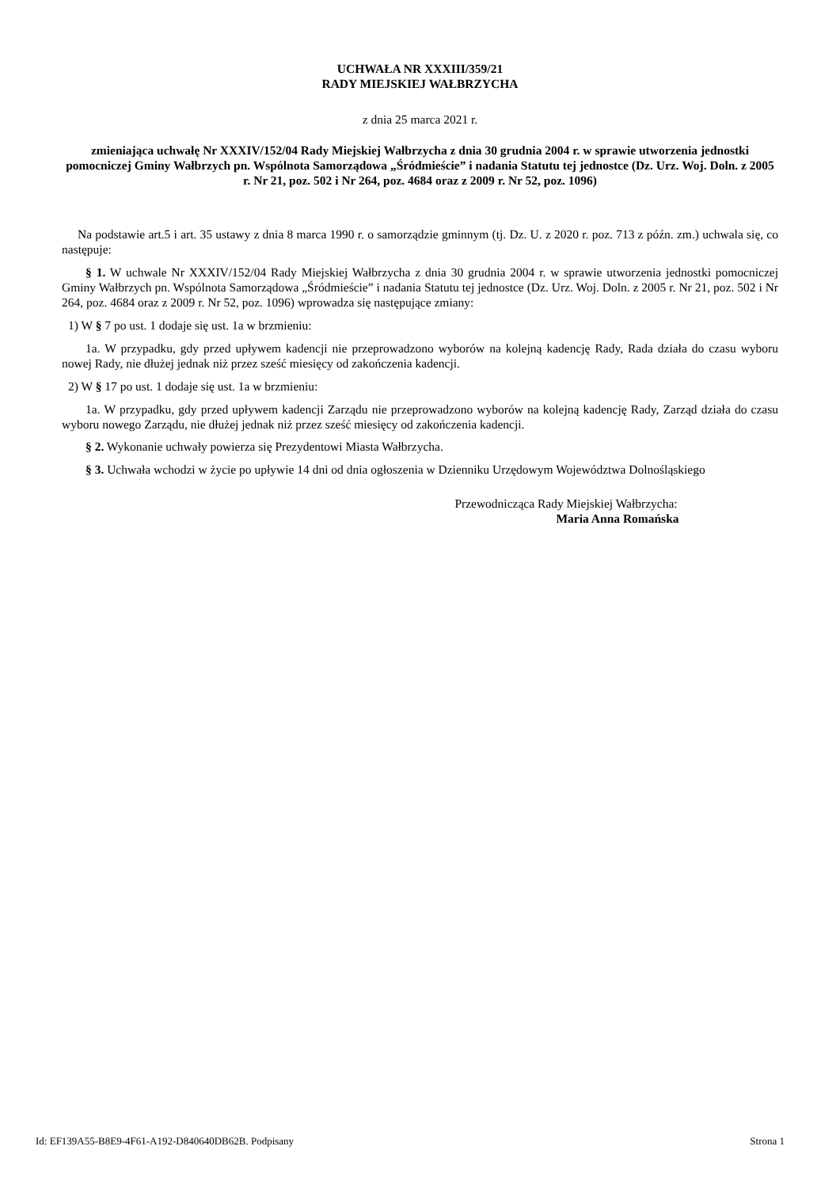UCHWAŁA NR XXXIII/359/21
RADY MIEJSKIEJ WAŁBRZYCHA
z dnia 25 marca 2021 r.
zmieniająca uchwałę Nr XXXIV/152/04 Rady Miejskiej Wałbrzycha z dnia 30 grudnia 2004 r. w sprawie utworzenia jednostki pomocniczej Gminy Wałbrzych pn. Wspólnota Samorządowa „Śródmieście” i nadania Statutu tej jednostce (Dz. Urz. Woj. Doln. z 2005 r. Nr 21, poz. 502 i Nr 264, poz. 4684 oraz z 2009 r. Nr 52, poz. 1096)
Na podstawie art.5 i art. 35 ustawy z dnia 8 marca 1990 r. o samorządzie gminnym (tj. Dz. U. z 2020 r. poz. 713 z późn. zm.) uchwala się, co następuje:
§ 1. W uchwale Nr XXXIV/152/04 Rady Miejskiej Wałbrzycha z dnia 30 grudnia 2004 r. w sprawie utworzenia jednostki pomocniczej Gminy Wałbrzych pn. Wspólnota Samorządowa „Śródmieście” i nadania Statutu tej jednostce (Dz. Urz. Woj. Doln. z 2005 r. Nr 21, poz. 502 i Nr 264, poz. 4684 oraz z 2009 r. Nr 52, poz. 1096) wprowadza się następujące zmiany:
1) W § 7 po ust. 1 dodaje się ust. 1a w brzmieniu:
1a. W przypadku, gdy przed upływem kadencji nie przeprowadzono wyborów na kolejną kadencję Rady, Rada działa do czasu wyboru nowej Rady, nie dłużej jednak niż przez sześć miesięcy od zakończenia kadencji.
2) W § 17 po ust. 1 dodaje się ust. 1a w brzmieniu:
1a. W przypadku, gdy przed upływem kadencji Zarządu nie przeprowadzono wyborów na kolejną kadencję Rady, Zarząd działa do czasu wyboru nowego Zarządu, nie dłużej jednak niż przez sześć miesięcy od zakończenia kadencji.
§ 2. Wykonanie uchwały powierza się Prezydentowi Miasta Wałbrzycha.
§ 3. Uchwała wchodzi w życie po upływie 14 dni od dnia ogłoszenia w Dzienniku Urzędowym Województwa Dolnośląskiego
Przewodnicząca Rady Miejskiej Wałbrzycha:
Maria Anna Romańska
Id: EF139A55-B8E9-4F61-A192-D840640DB62B. Podpisany Strona 1